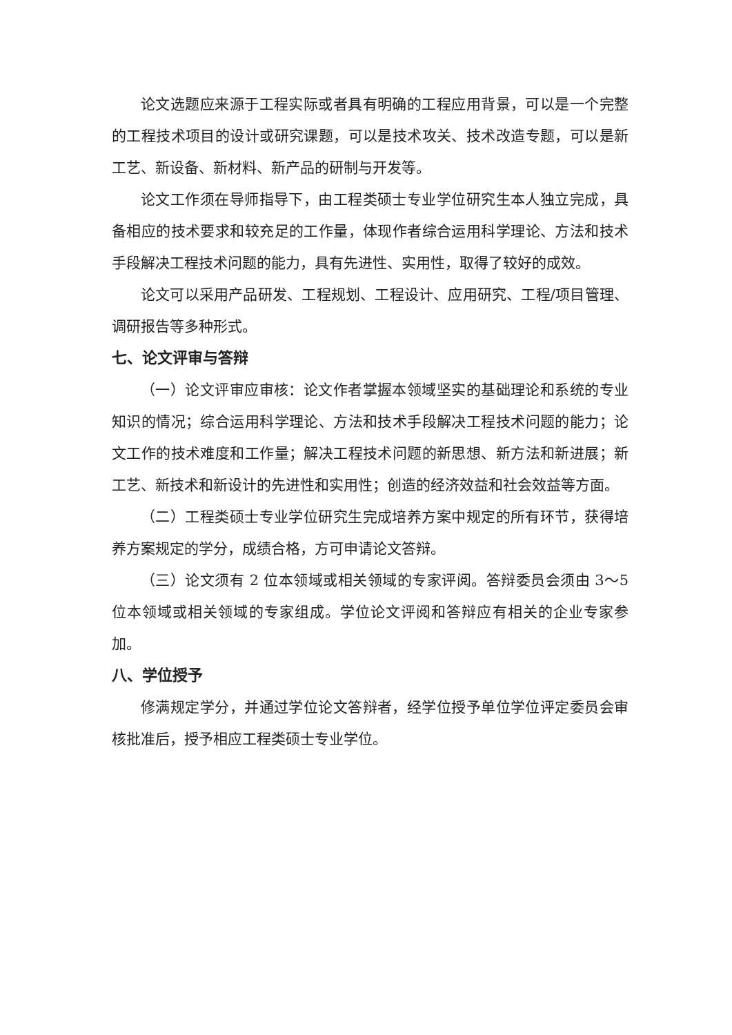论文选题应来源于工程实际或者具有明确的工程应用背景，可以是一个完整的工程技术项目的设计或研究课题，可以是技术攻关、技术改造专题，可以是新工艺、新设备、新材料、新产品的研制与开发等。
论文工作须在导师指导下，由工程类硕士专业学位研究生本人独立完成，具备相应的技术要求和较充足的工作量，体现作者综合运用科学理论、方法和技术手段解决工程技术问题的能力，具有先进性、实用性，取得了较好的成效。
论文可以采用产品研发、工程规划、工程设计、应用研究、工程/项目管理、调研报告等多种形式。
七、论文评审与答辩
（一）论文评审应审核：论文作者掌握本领域坚实的基础理论和系统的专业知识的情况；综合运用科学理论、方法和技术手段解决工程技术问题的能力；论文工作的技术难度和工作量；解决工程技术问题的新思想、新方法和新进展；新工艺、新技术和新设计的先进性和实用性；创造的经济效益和社会效益等方面。
（二）工程类硕士专业学位研究生完成培养方案中规定的所有环节，获得培养方案规定的学分，成绩合格，方可申请论文答辩。
（三）论文须有 2 位本领域或相关领域的专家评阅。答辩委员会须由 3～5 位本领域或相关领域的专家组成。学位论文评阅和答辩应有相关的企业专家参加。
八、学位授予
修满规定学分，并通过学位论文答辩者，经学位授予单位学位评定委员会审核批准后，授予相应工程类硕士专业学位。